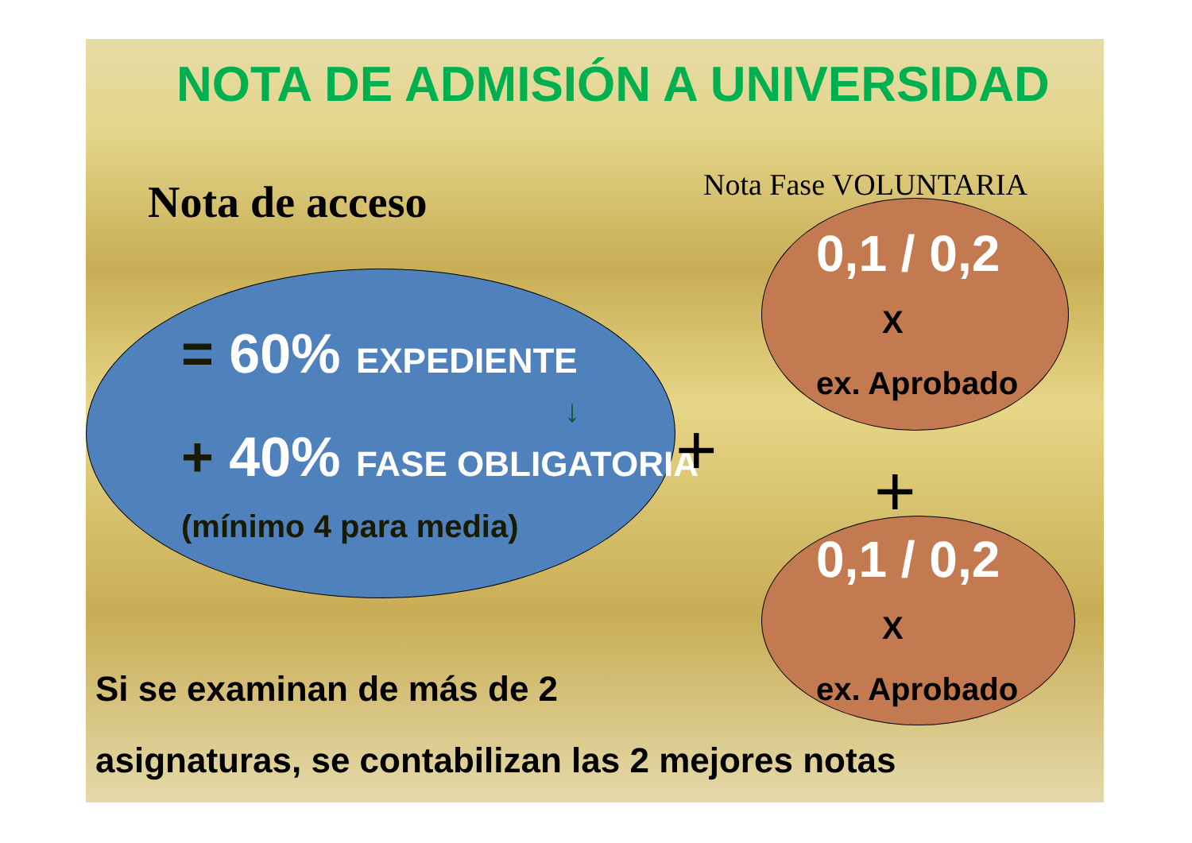NOTA DE ADMISIÓN A UNIVERSIDAD
Nota de acceso Nota Fase VOLUNTARIA
0,1 / 0,2
X
ex. Aprobado
= 60% EXPEDIENTE
↓
+ 40% FASE OBLIGATORIA +
(mínimo 4 para media) +
0,1 / 0,2
X
ex. Aprobado
Si se examinan de más de 2
asignaturas, se contabilizan las 2 mejores notas